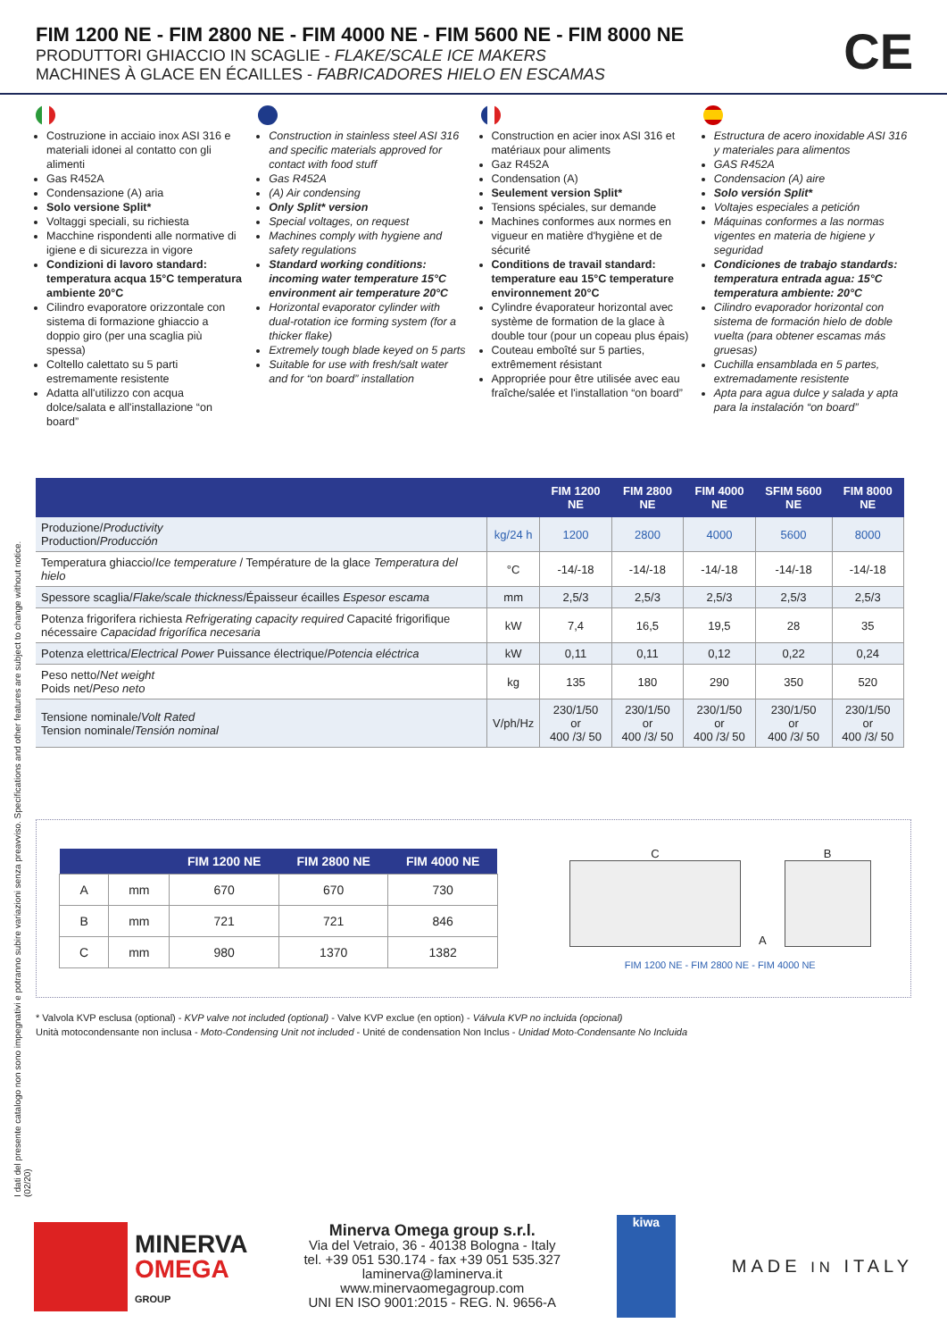FIM 1200 NE - FIM 2800 NE - FIM 4000 NE - FIM 5600 NE - FIM 8000 NE
PRODUTTORI GHIACCIO IN SCAGLIE - FLAKE/SCALE ICE MAKERS
MACHINES À GLACE EN ÉCAILLES - FABRICADORES HIELO EN ESCAMAS
CE
Costruzione in acciaio inox ASI 316 e materiali idonei al contatto con gli alimenti
Gas R452A
Condensazione (A) aria
Solo versione Split*
Voltaggi speciali, su richiesta
Macchine rispondenti alle normative di igiene e di sicurezza in vigore
Condizioni di lavoro standard: temperatura acqua 15°C temperatura ambiente 20°C
Cilindro evaporatore orizzontale con sistema di formazione ghiaccio a doppio giro (per una scaglia più spessa)
Coltello calettato su 5 parti estremamente resistente
Adatta all'utilizzo con acqua dolce/salata e all'installazione “on board”
Construction in stainless steel ASI 316 and specific materials approved for contact with food stuff
Gas R452A
(A) Air condensing
Only Split* version
Special voltages, on request
Machines comply with hygiene and safety regulations
Standard working conditions: incoming water temperature 15°C environment air temperature 20°C
Horizontal evaporator cylinder with dual-rotation ice forming system (for a thicker flake)
Extremely tough blade keyed on 5 parts
Suitable for use with fresh/salt water and for “on board” installation
Construction en acier inox ASI 316 et matériaux pour aliments
Gaz R452A
Condensation (A)
Seulement version Split*
Tensions spéciales, sur demande
Machines conformes aux normes en vigueur en matière d'hygiène et de sécurité
Conditions de travail standard: temperature eau 15°C temperature environnement 20°C
Cylindre évaporateur horizontal avec système de formation de la glace à double tour (pour un copeau plus épais)
Couteau emboîté sur 5 parties, extrêmement résistant
Appropriée pour être utilisée avec eau fraîche/salée et l'installation “on board”
Estructura de acero inoxidable ASI 316 y materiales para alimentos
GAS R452A
Condensacion (A) aire
Solo versión Split*
Voltajes especiales a petición
Máquinas conformes a las normas vigentes en materia de higiene y seguridad
Condiciones de trabajo standards: temperatura entrada agua: 15°C temperatura ambiente: 20°C
Cilindro evaporador horizontal con sistema de formación hielo de doble vuelta (para obtener escamas más gruesas)
Cuchilla ensamblada en 5 partes, extremadamente resistente
Apta para agua dulce y salada y apta para la instalación “on board”
| | | FIM 1200 NE | FIM 2800 NE | FIM 4000 NE | SFIM 5600 NE | FIM 8000 NE |
| --- | --- | --- | --- | --- | --- | --- |
| Produzione/ Productivity Production/ Producción | kg/24 h | 1200 | 2800 | 4000 | 5600 | 8000 |
| Temperatura ghiaccio/ Ice temperature / Température de la glace Temperatura del hielo | °C | -14/-18 | -14/-18 | -14/-18 | -14/-18 | -14/-18 |
| Spessore scaglia/ Flake/scale thickness /Épaisseur écailles Espesor escama | mm | 2,5/3 | 2,5/3 | 2,5/3 | 2,5/3 | 2,5/3 |
| Potenza frigorifera richiesta Refrigerating capacity required Capacité frigorifique nécessaire Capacidad frigorífica necesaria | kW | 7,4 | 16,5 | 19,5 | 28 | 35 |
| Potenza elettrica/ Electrical Power Puissance électrique/ Potencia eléctrica | kW | 0,11 | 0,11 | 0,12 | 0,22 | 0,24 |
| Peso netto/ Net weight Poids net/ Peso neto | kg | 135 | 180 | 290 | 350 | 520 |
| Tensione nominale/ Volt Rated Tension nominale/ Tensión nominal | V/ph/Hz | 230/1/50 or 400 /3/ 50 | 230/1/50 or 400 /3/ 50 | 230/1/50 or 400 /3/ 50 | 230/1/50 or 400 /3/ 50 | 230/1/50 or 400 /3/ 50 |
| | | FIM 1200 NE | FIM 2800 NE | FIM 4000 NE |
| --- | --- | --- | --- | --- |
| A | mm | 670 | 670 | 730 |
| B | mm | 721 | 721 | 846 |
| C | mm | 980 | 1370 | 1382 |
C
A
B
FIM 1200 NE - FIM 2800 NE - FIM 4000 NE
* Valvola KVP esclusa (optional) - KVP valve not included (optional) - Valve KVP exclue (en option) - Válvula KVP no incluida (opcional)
Unità motocondensante non inclusa - Moto-Condensing Unit not included - Unité de condensation Non Inclus - Unidad Moto-Condensante No Incluida
I dati del presente catalogo non sono impegnativi e potranno subire variazioni senza preavviso. Specifications and other features are subject to change without notice. (02/20)
MINERVA
OMEGA
GROUP
Minerva Omega group s.r.l.
Via del Vetraio, 36 - 40138 Bologna - Italy
tel. +39 051 530.174 - fax +39 051 535.327
laminerva@laminerva.it
www.minervaomegagroup.com
UNI EN ISO 9001:2015 - REG. N. 9656-A
kiwa
MADE IN ITALY